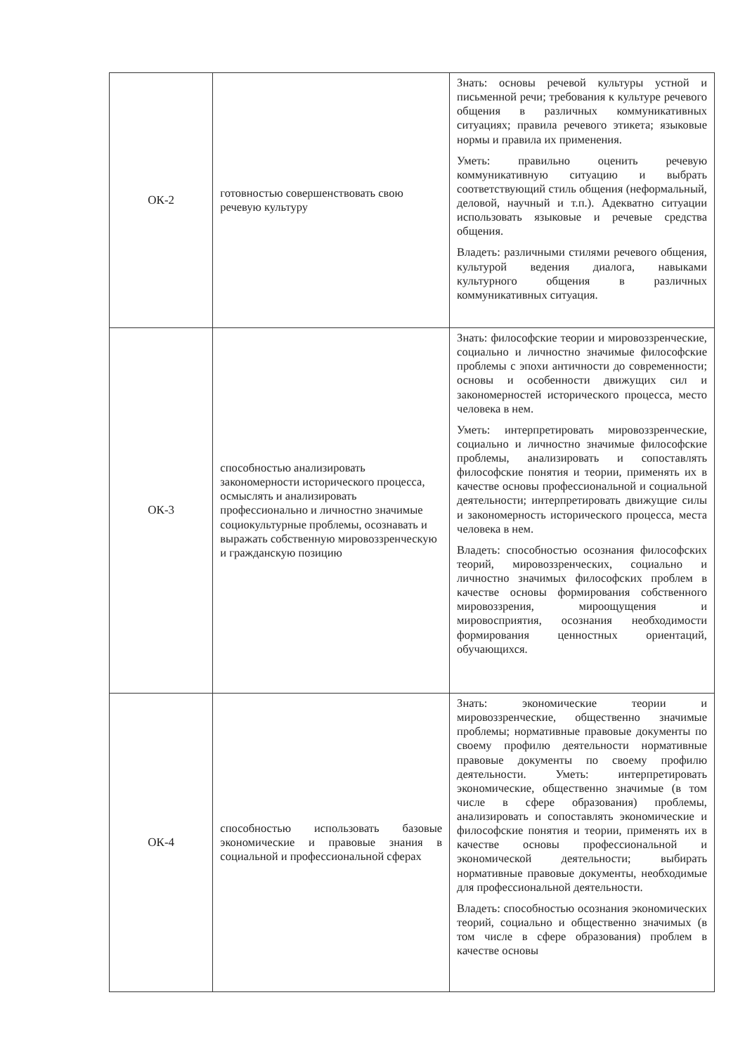| ОК-2 | готовностью совершенствовать свою речевую культуру | Знать: основы речевой культуры устной и письменной речи; требования к культуре речевого общения в различных коммуникативных ситуациях; правила речевого этикета; языковые нормы и правила их применения. Уметь: правильно оценить речевую коммуникативную ситуацию и выбрать соответствующий стиль общения (неформальный, деловой, научный и т.п.). Адекватно ситуации использовать языковые и речевые средства общения. Владеть: различными стилями речевого общения, культурой ведения диалога, навыками культурного общения в различных коммуникативных ситуация. |
| ОК-3 | способностью анализировать закономерности исторического процесса, осмыслять и анализировать профессионально и личностно значимые социокультурные проблемы, осознавать и выражать собственную мировоззренческую и гражданскую позицию | Знать: философские теории и мировоззренческие, социально и личностно значимые философские проблемы с эпохи античности до современности; основы и особенности движущих сил и закономерностей исторического процесса, место человека в нем. Уметь: интерпретировать мировоззренческие, социально и личностно значимые философские проблемы, анализировать и сопоставлять философские понятия и теории, применять их в качестве основы профессиональной и социальной деятельности; интерпретировать движущие силы и закономерность исторического процесса, места человека в нем. Владеть: способностью осознания философских теорий, мировоззренческих, социально и личностно значимых философских проблем в качестве основы формирования собственного мировоззрения, мироощущения и мировосприятия, осознания необходимости формирования ценностных ориентаций, обучающихся. |
| ОК-4 | способностью использовать базовые экономические и правовые знания в социальной и профессиональной сферах | Знать: экономические теории и мировоззренческие, общественно значимые проблемы; нормативные правовые документы по своему профилю деятельности нормативные правовые документы по своему профилю деятельности. Уметь: интерпретировать экономические, общественно значимые (в том числе в сфере образования) проблемы, анализировать и сопоставлять экономические и философские понятия и теории, применять их в качестве основы профессиональной и экономической деятельности; выбирать нормативные правовые документы, необходимые для профессиональной деятельности. Владеть: способностью осознания экономических теорий, социально и общественно значимых (в том числе в сфере образования) проблем в качестве основы |